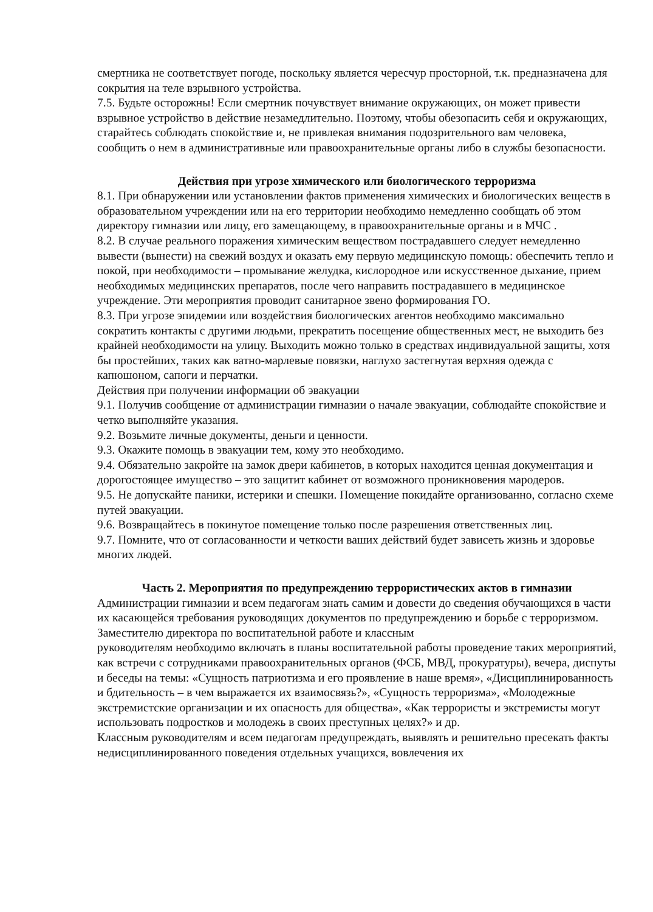смертника не соответствует погоде, поскольку является чересчур просторной, т.к. предназначена для сокрытия на теле взрывного устройства.
7.5. Будьте осторожны! Если смертник почувствует внимание окружающих, он может привести взрывное устройство в действие незамедлительно. Поэтому, чтобы обезопасить себя и окружающих, старайтесь соблюдать спокойствие и, не привлекая внимания подозрительного вам человека, сообщить о нем в административные или правоохранительные органы либо в службы безопасности.
Действия при угрозе химического или биологического терроризма
8.1. При обнаружении или установлении фактов применения химических и биологических веществ в образовательном учреждении или на его территории необходимо немедленно сообщать об этом директору гимназии или лицу, его замещающему, в правоохранительные органы и в МЧС .
8.2. В случае реального поражения химическим веществом пострадавшего следует немедленно вывести (вынести) на свежий воздух и оказать ему первую медицинскую помощь: обеспечить тепло и покой, при необходимости – промывание желудка, кислородное или искусственное дыхание, прием необходимых медицинских препаратов, после чего направить пострадавшего в медицинское учреждение. Эти мероприятия проводит санитарное звено формирования ГО.
8.3. При угрозе эпидемии или воздействия биологических агентов необходимо максимально сократить контакты с другими людьми, прекратить посещение общественных мест, не выходить без крайней необходимости на улицу. Выходить можно только в средствах индивидуальной защиты, хотя бы простейших, таких как ватно-марлевые повязки, наглухо застегнутая верхняя одежда с капюшоном, сапоги и перчатки.
Действия при получении информации об эвакуации
9.1. Получив сообщение от администрации гимназии о начале эвакуации, соблюдайте спокойствие и четко выполняйте указания.
9.2. Возьмите личные документы, деньги и ценности.
9.3. Окажите помощь в эвакуации тем, кому это необходимо.
9.4. Обязательно закройте на замок двери кабинетов, в которых находится ценная документация и дорогостоящее имущество – это защитит кабинет от возможного проникновения мародеров.
9.5. Не допускайте паники, истерики и спешки. Помещение покидайте организованно, согласно схеме путей эвакуации.
9.6. Возвращайтесь в покинутое помещение только после разрешения ответственных лиц.
9.7. Помните, что от согласованности и четкости ваших действий будет зависеть жизнь и здоровье многих людей.
Часть 2. Мероприятия по предупреждению террористических актов в гимназии
Администрации гимназии и всем педагогам знать самим и довести до сведения обучающихся в части их касающейся требования руководящих документов по предупреждению и борьбе с терроризмом.
Заместителю директора по воспитательной работе и классным
руководителям необходимо включать в планы воспитательной работы проведение таких мероприятий, как встречи с сотрудниками правоохранительных органов (ФСБ, МВД, прокуратуры), вечера, диспуты и беседы на темы: «Сущность патриотизма и его проявление в наше время», «Дисциплинированность и бдительность – в чем выражается их взаимосвязь?», «Сущность терроризма», «Молодежные экстремистские организации и их опасность для общества», «Как террористы и экстремисты могут использовать подростков и молодежь в своих преступных целях?» и др.
Классным руководителям и всем педагогам предупреждать, выявлять и решительно пресекать факты недисциплинированного поведения отдельных учащихся, вовлечения их